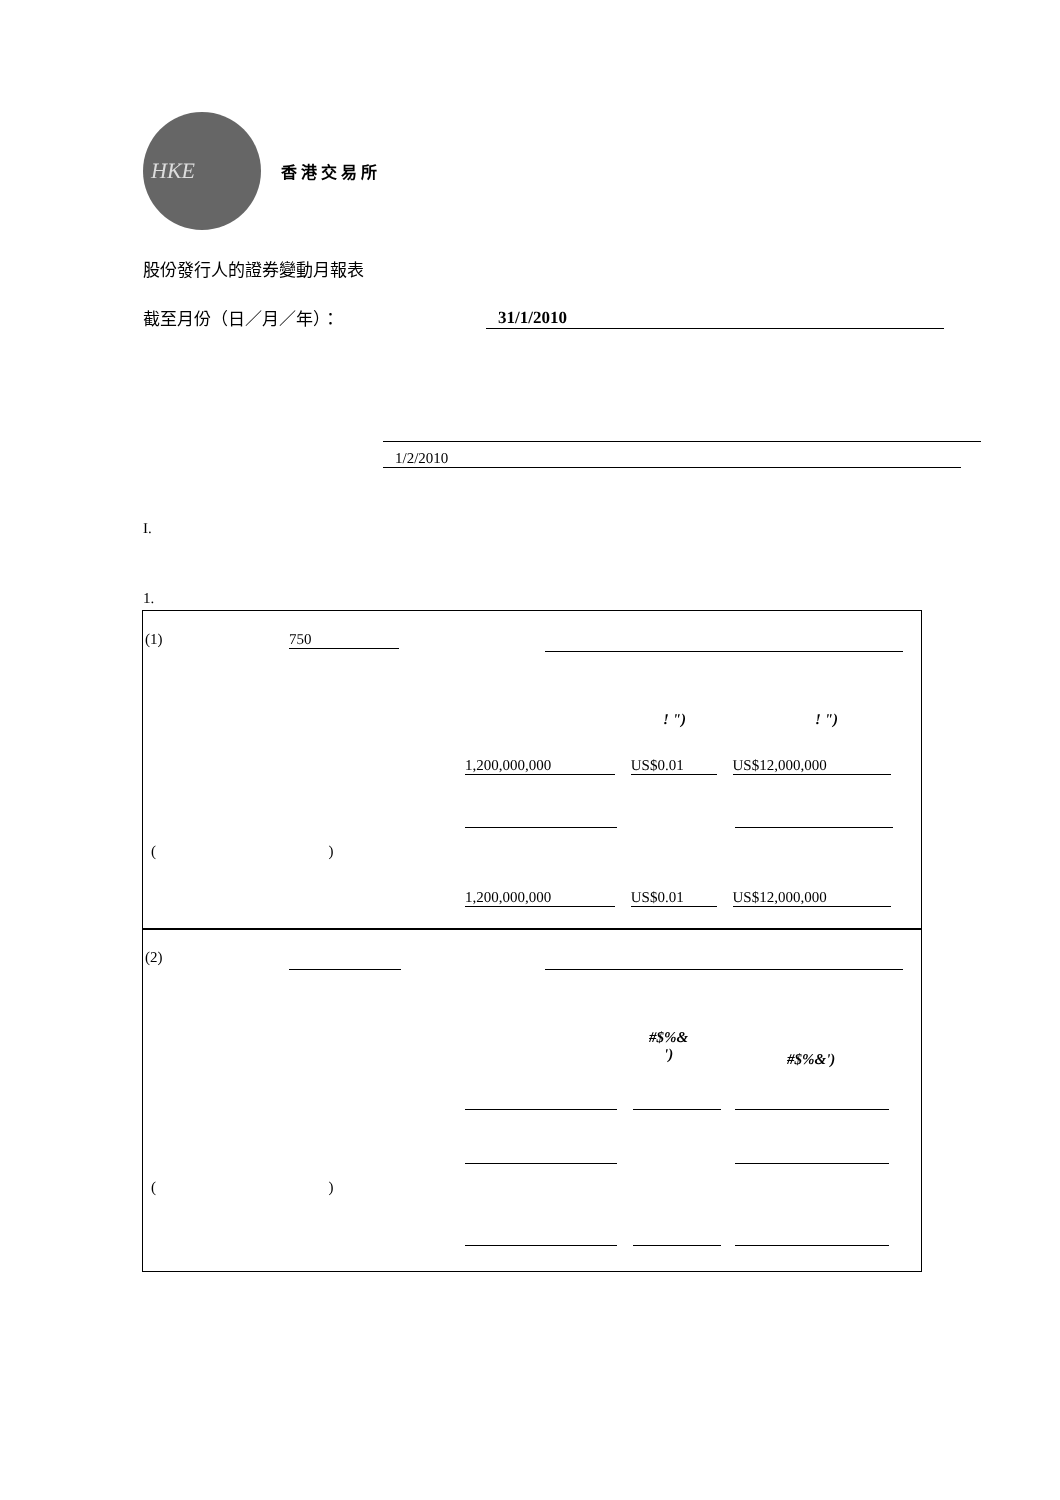HKE
香港交易所
股份發行人的證券變動月報表
截至月份（日／月／年）： 31/1/2010
1/2/2010
I.
1.
(1) 750
! ") ! ")
1,200,000,000 US$0.01 US$12,000,000
( )
1,200,000,000 US$0.01 US$12,000,000
(2)
#$%&
')
#$%&')
( )